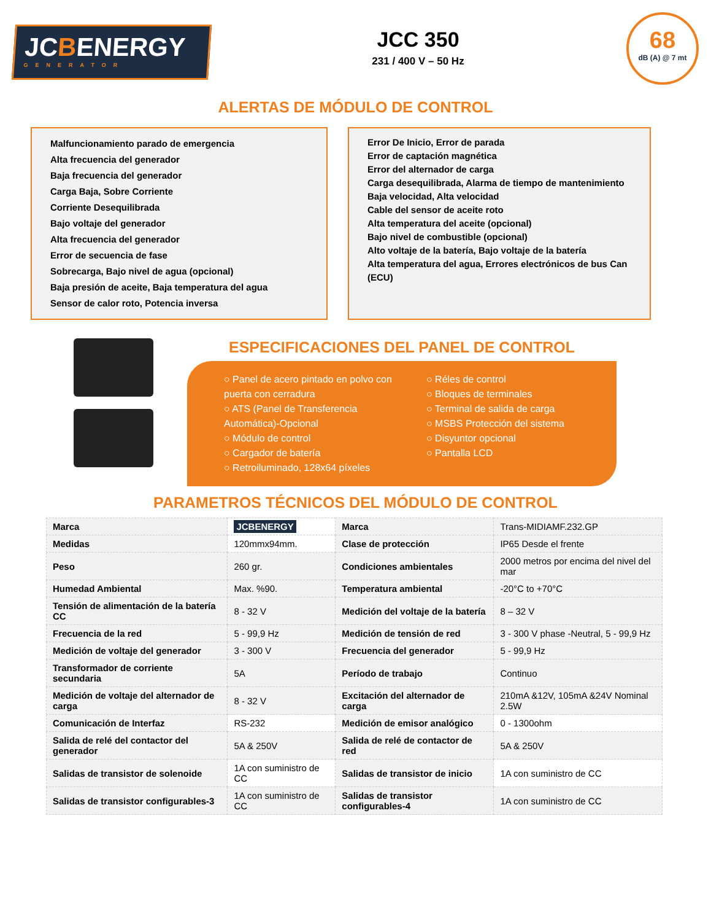JCBENERGY
GENERATOR
JCC 350
231 / 400 V – 50 Hz
68
dB (A) @ 7 mt
ALERTAS DE MÓDULO DE CONTROL
Malfuncionamiento parado de emergencia
Alta frecuencia del generador
Baja frecuencia del generador
Carga Baja, Sobre Corriente
Corriente Desequilibrada
Bajo voltaje del generador
Alta frecuencia del generador
Error de secuencia de fase
Sobrecarga, Bajo nivel de agua (opcional)
Baja presión de aceite, Baja temperatura del agua
Sensor de calor roto, Potencia inversa
Error De Inicio, Error de parada
Error de captación magnética
Error del alternador de carga
Carga desequilibrada, Alarma de tiempo de mantenimiento
Baja velocidad, Alta velocidad
Cable del sensor de aceite roto
Alta temperatura del aceite (opcional)
Bajo nivel de combustible (opcional)
Alto voltaje de la batería, Bajo voltaje de la batería
Alta temperatura del agua, Errores electrónicos de bus Can (ECU)
ESPECIFICACIONES DEL PANEL DE CONTROL
○ Panel de acero pintado en polvo con puerta con cerradura
○ ATS (Panel de Transferencia Automática)-Opcional
○ Módulo de control
○ Cargador de batería
○ Retroiluminado, 128x64 píxeles
○ Réles de control
○ Bloques de terminales
○ Terminal de salida de carga
○ MSBS Protección del sistema
○ Disyuntor opcional
○ Pantalla LCD
PARAMETROS TÉCNICOS DEL MÓDULO DE CONTROL
| Marca | JCBENERGY | Marca | Trans-MIDIAMF.232.GP |
| Medidas | 120mmx94mm. | Clase de protección | IP65 Desde el frente |
| Peso | 260 gr. | Condiciones ambientales | 2000 metros por encima del nivel del mar |
| Humedad Ambiental | Max. %90. | Temperatura ambiental | -20°C to +70°C |
| Tensión de alimentación de la batería CC | 8 - 32 V | Medición del voltaje de la batería | 8 – 32 V |
| Frecuencia de la red | 5 - 99,9 Hz | Medición de tensión de red | 3 - 300 V phase -Neutral, 5 - 99,9 Hz |
| Medición de voltaje del generador | 3 - 300 V | Frecuencia del generador | 5 - 99,9 Hz |
| Transformador de corriente secundaria | 5A | Período de trabajo | Continuo |
| Medición de voltaje del alternador de carga | 8 - 32 V | Excitación del alternador de carga | 210mA &12V, 105mA &24V Nominal 2.5W |
| Comunicación de Interfaz | RS-232 | Medición de emisor analógico | 0 - 1300ohm |
| Salida de relé del contactor del generador | 5A & 250V | Salida de relé de contactor de red | 5A & 250V |
| Salidas de transistor de solenoide | 1A con suministro de CC | Salidas de transistor de inicio | 1A con suministro de CC |
| Salidas de transistor configurables-3 | 1A con suministro de CC | Salidas de transistor configurables-4 | 1A con suministro de CC |